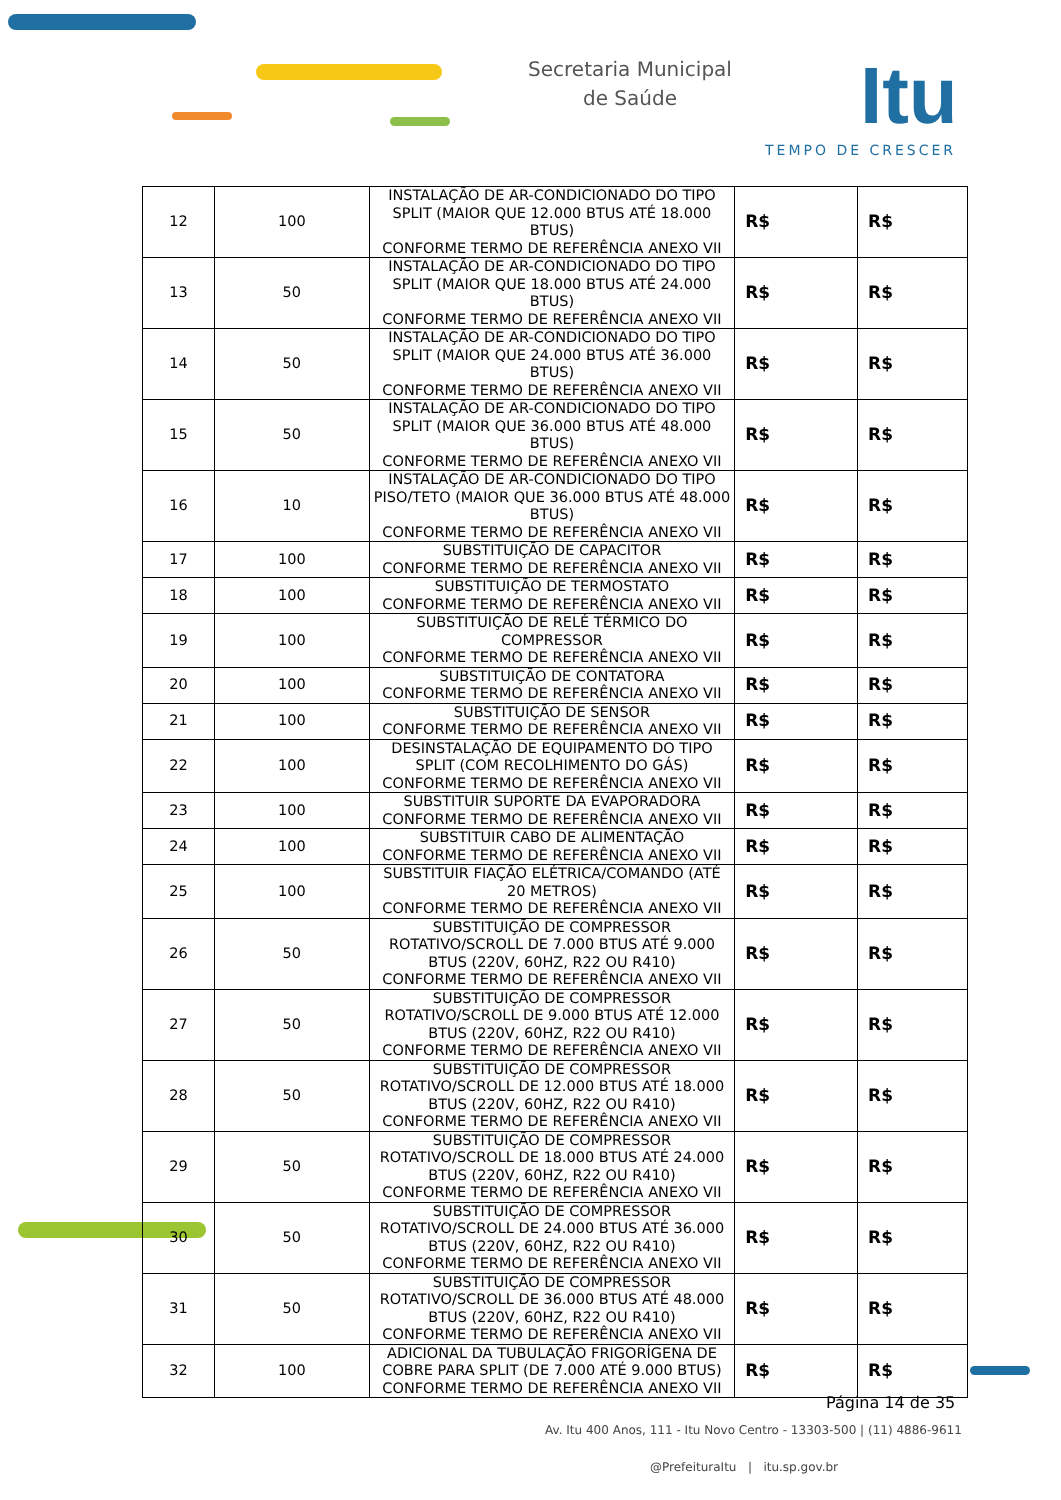Secretaria Municipal
de Saúde
Itu
TEMPO DE CRESCER
| 12 | 100 | INSTALAÇÃO DE AR-CONDICIONADO DO TIPO SPLIT (MAIOR QUE 12.000 BTUS ATÉ 18.000 BTUS) CONFORME TERMO DE REFERÊNCIA ANEXO VII | R$ | R$ |
| 13 | 50 | INSTALAÇÃO DE AR-CONDICIONADO DO TIPO SPLIT (MAIOR QUE 18.000 BTUS ATÉ 24.000 BTUS) CONFORME TERMO DE REFERÊNCIA ANEXO VII | R$ | R$ |
| 14 | 50 | INSTALAÇÃO DE AR-CONDICIONADO DO TIPO SPLIT (MAIOR QUE 24.000 BTUS ATÉ 36.000 BTUS) CONFORME TERMO DE REFERÊNCIA ANEXO VII | R$ | R$ |
| 15 | 50 | INSTALAÇÃO DE AR-CONDICIONADO DO TIPO SPLIT (MAIOR QUE 36.000 BTUS ATÉ 48.000 BTUS) CONFORME TERMO DE REFERÊNCIA ANEXO VII | R$ | R$ |
| 16 | 10 | INSTALAÇÃO DE AR-CONDICIONADO DO TIPO PISO/TETO (MAIOR QUE 36.000 BTUS ATÉ 48.000 BTUS) CONFORME TERMO DE REFERÊNCIA ANEXO VII | R$ | R$ |
| 17 | 100 | SUBSTITUIÇÃO DE CAPACITOR CONFORME TERMO DE REFERÊNCIA ANEXO VII | R$ | R$ |
| 18 | 100 | SUBSTITUIÇÃO DE TERMOSTATO CONFORME TERMO DE REFERÊNCIA ANEXO VII | R$ | R$ |
| 19 | 100 | SUBSTITUIÇÃO DE RELÉ TÉRMICO DO COMPRESSOR CONFORME TERMO DE REFERÊNCIA ANEXO VII | R$ | R$ |
| 20 | 100 | SUBSTITUIÇÃO DE CONTATORA CONFORME TERMO DE REFERÊNCIA ANEXO VII | R$ | R$ |
| 21 | 100 | SUBSTITUIÇÃO DE SENSOR CONFORME TERMO DE REFERÊNCIA ANEXO VII | R$ | R$ |
| 22 | 100 | DESINSTALAÇÃO DE EQUIPAMENTO DO TIPO SPLIT (COM RECOLHIMENTO DO GÁS) CONFORME TERMO DE REFERÊNCIA ANEXO VII | R$ | R$ |
| 23 | 100 | SUBSTITUIR SUPORTE DA EVAPORADORA CONFORME TERMO DE REFERÊNCIA ANEXO VII | R$ | R$ |
| 24 | 100 | SUBSTITUIR CABO DE ALIMENTAÇÃO CONFORME TERMO DE REFERÊNCIA ANEXO VII | R$ | R$ |
| 25 | 100 | SUBSTITUIR FIAÇÃO ELÉTRICA/COMANDO (ATÉ 20 METROS) CONFORME TERMO DE REFERÊNCIA ANEXO VII | R$ | R$ |
| 26 | 50 | SUBSTITUIÇÃO DE COMPRESSOR ROTATIVO/SCROLL DE 7.000 BTUS ATÉ 9.000 BTUS (220V, 60HZ, R22 OU R410) CONFORME TERMO DE REFERÊNCIA ANEXO VII | R$ | R$ |
| 27 | 50 | SUBSTITUIÇÃO DE COMPRESSOR ROTATIVO/SCROLL DE 9.000 BTUS ATÉ 12.000 BTUS (220V, 60HZ, R22 OU R410) CONFORME TERMO DE REFERÊNCIA ANEXO VII | R$ | R$ |
| 28 | 50 | SUBSTITUIÇÃO DE COMPRESSOR ROTATIVO/SCROLL DE 12.000 BTUS ATÉ 18.000 BTUS (220V, 60HZ, R22 OU R410) CONFORME TERMO DE REFERÊNCIA ANEXO VII | R$ | R$ |
| 29 | 50 | SUBSTITUIÇÃO DE COMPRESSOR ROTATIVO/SCROLL DE 18.000 BTUS ATÉ 24.000 BTUS (220V, 60HZ, R22 OU R410) CONFORME TERMO DE REFERÊNCIA ANEXO VII | R$ | R$ |
| 30 | 50 | SUBSTITUIÇÃO DE COMPRESSOR ROTATIVO/SCROLL DE 24.000 BTUS ATÉ 36.000 BTUS (220V, 60HZ, R22 OU R410) CONFORME TERMO DE REFERÊNCIA ANEXO VII | R$ | R$ |
| 31 | 50 | SUBSTITUIÇÃO DE COMPRESSOR ROTATIVO/SCROLL DE 36.000 BTUS ATÉ 48.000 BTUS (220V, 60HZ, R22 OU R410) CONFORME TERMO DE REFERÊNCIA ANEXO VII | R$ | R$ |
| 32 | 100 | ADICIONAL DA TUBULAÇÃO FRIGORÍGENA DE COBRE PARA SPLIT (DE 7.000 ATÉ 9.000 BTUS) CONFORME TERMO DE REFERÊNCIA ANEXO VII | R$ | R$ |
Página 14 de 35
Av. Itu 400 Anos, 111 - Itu Novo Centro - 13303-500 | (11) 4886-9611
@PrefeituraItu | itu.sp.gov.br